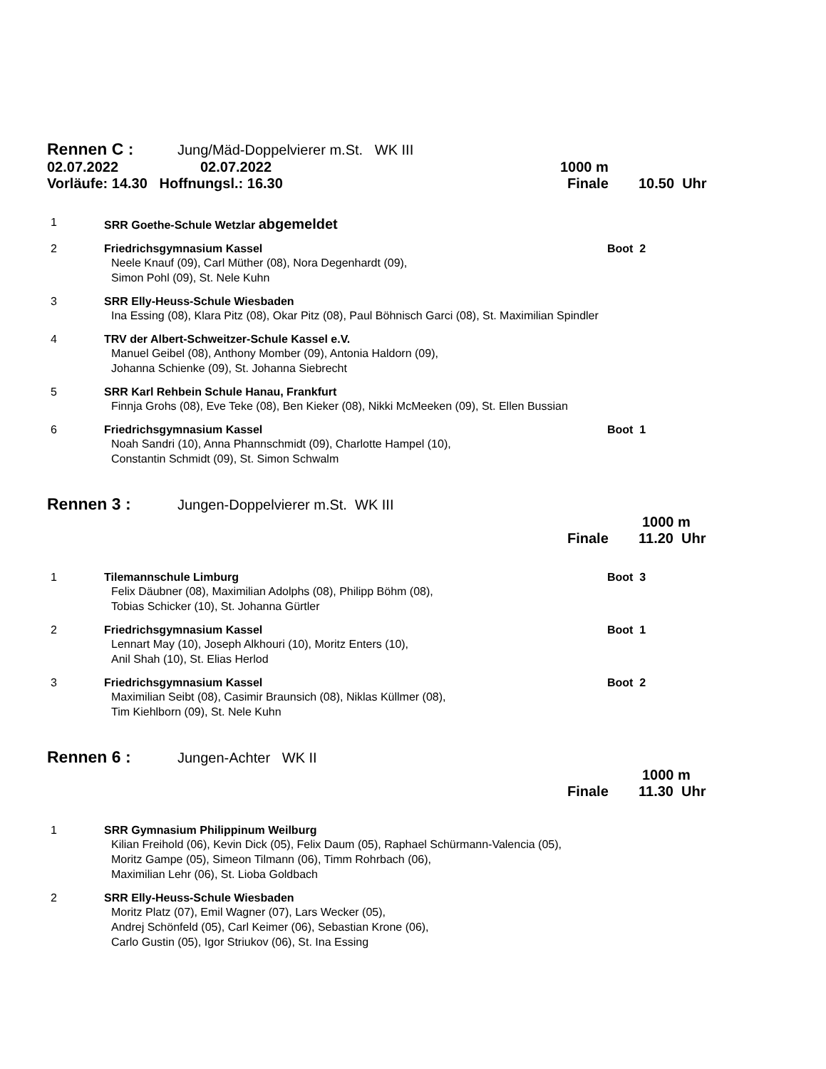Rennen C :
Jung/Mäd-Doppelvierer m.St. WK III
02.07.2022 02.07.2022 1000 m
Vorläufe: 14.30 Hoffnungsl.: 16.30 Finale 10.50 Uhr
1 SRR Goethe-Schule Wetzlar abgemeldet
2 Friedrichsgymnasium Kassel Boot 2
Neele Knauf (09), Carl Müther (08), Nora Degenhardt (09),
Simon Pohl (09), St. Nele Kuhn
3 SRR Elly-Heuss-Schule Wiesbaden
Ina Essing (08), Klara Pitz (08), Okar Pitz (08), Paul Böhnisch Garci (08), St. Maximilian Spindler
4 TRV der Albert-Schweitzer-Schule Kassel e.V.
Manuel Geibel (08), Anthony Momber (09), Antonia Haldorn (09),
Johanna Schienke (09), St. Johanna Siebrecht
5 SRR Karl Rehbein Schule Hanau, Frankfurt
Finnja Grohs (08), Eve Teke (08), Ben Kieker (08), Nikki McMeeken (09), St. Ellen Bussian
6 Friedrichsgymnasium Kassel Boot 1
Noah Sandri (10), Anna Phannschmidt (09), Charlotte Hampel (10),
Constantin Schmidt (09), St. Simon Schwalm
Rennen 3 :
Jungen-Doppelvierer m.St. WK III
1000 m
Finale 11.20 Uhr
1 Tilemannschule Limburg Boot 3
Felix Däubner (08), Maximilian Adolphs (08), Philipp Böhm (08),
Tobias Schicker (10), St. Johanna Gürtler
2 Friedrichsgymnasium Kassel Boot 1
Lennart May (10), Joseph Alkhouri (10), Moritz Enters (10),
Anil Shah (10), St. Elias Herlod
3 Friedrichsgymnasium Kassel Boot 2
Maximilian Seibt (08), Casimir Braunsich (08), Niklas Küllmer (08),
Tim Kiehlborn (09), St. Nele Kuhn
Rennen 6 :
Jungen-Achter WK II
1000 m
Finale 11.30 Uhr
1 SRR Gymnasium Philippinum Weilburg
Kilian Freihold (06), Kevin Dick (05), Felix Daum (05), Raphael Schürmann-Valencia (05),
Moritz Gampe (05), Simeon Tilmann (06), Timm Rohrbach (06),
Maximilian Lehr (06), St. Lioba Goldbach
2 SRR Elly-Heuss-Schule Wiesbaden
Moritz Platz (07), Emil Wagner (07), Lars Wecker (05),
Andrej Schönfeld (05), Carl Keimer (06), Sebastian Krone (06),
Carlo Gustin (05), Igor Striukov (06), St. Ina Essing